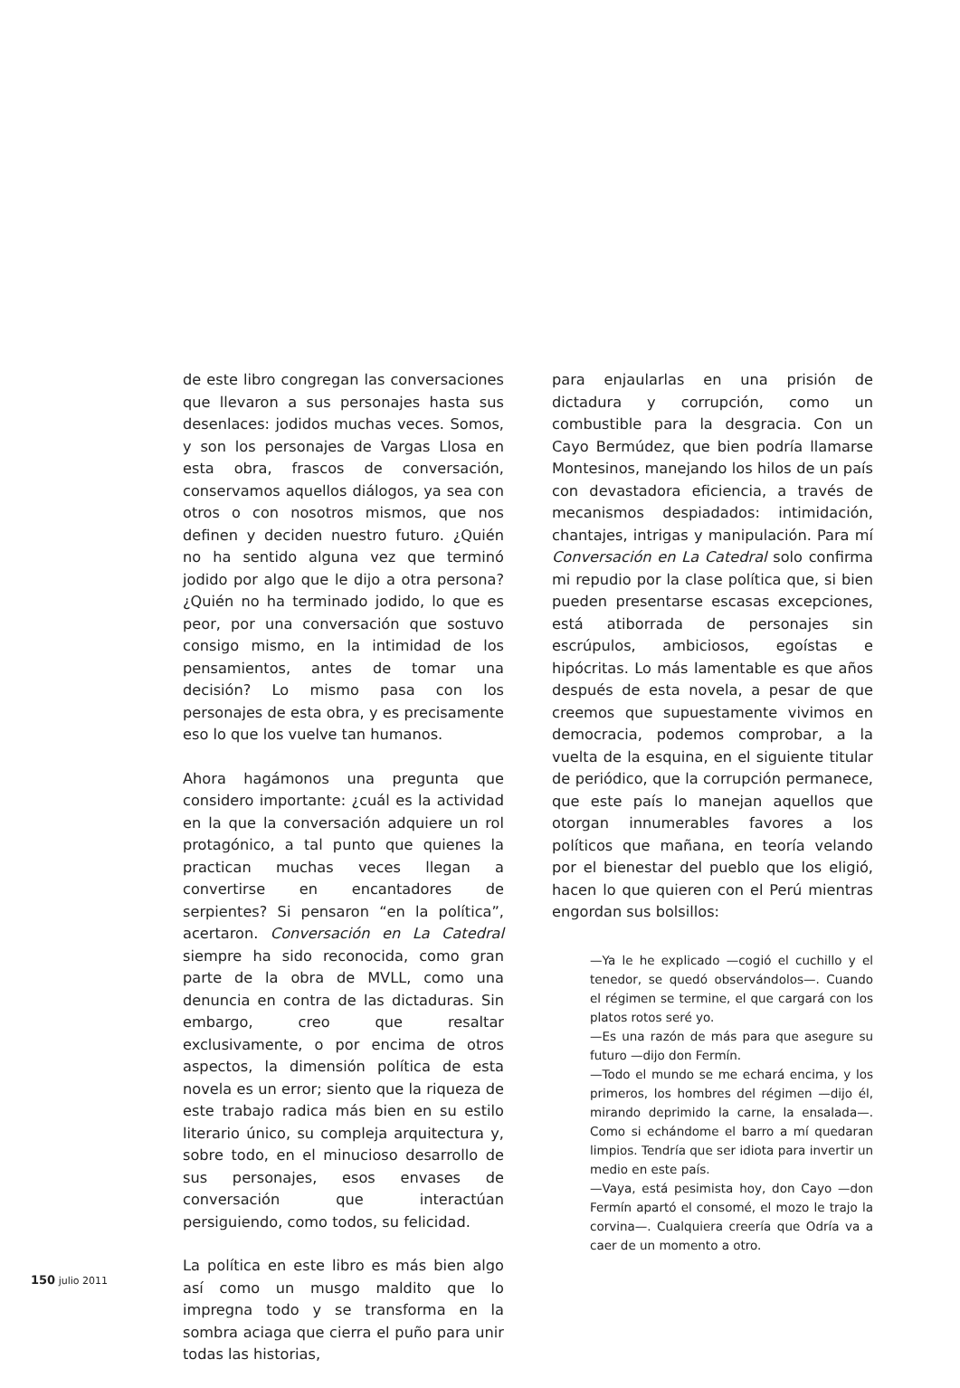de este libro congregan las conversaciones que llevaron a sus personajes hasta sus desenlaces: jodidos muchas veces. Somos, y son los personajes de Vargas Llosa en esta obra, frascos de conversación, conservamos aquellos diálogos, ya sea con otros o con nosotros mismos, que nos definen y deciden nuestro futuro. ¿Quién no ha sentido alguna vez que terminó jodido por algo que le dijo a otra persona? ¿Quién no ha terminado jodido, lo que es peor, por una conversación que sostuvo consigo mismo, en la intimidad de los pensamientos, antes de tomar una decisión? Lo mismo pasa con los personajes de esta obra, y es precisamente eso lo que los vuelve tan humanos.
Ahora hagámonos una pregunta que considero importante: ¿cuál es la actividad en la que la conversación adquiere un rol protagónico, a tal punto que quienes la practican muchas veces llegan a convertirse en encantadores de serpientes? Si pensaron “en la política”, acertaron. Conversación en La Catedral siempre ha sido reconocida, como gran parte de la obra de MVLL, como una denuncia en contra de las dictaduras. Sin embargo, creo que resaltar exclusivamente, o por encima de otros aspectos, la dimensión política de esta novela es un error; siento que la riqueza de este trabajo radica más bien en su estilo literario único, su compleja arquitectura y, sobre todo, en el minucioso desarrollo de sus personajes, esos envases de conversación que interactúan persiguiendo, como todos, su felicidad.
La política en este libro es más bien algo así como un musgo maldito que lo impregna todo y se transforma en la sombra aciaga que cierra el puño para unir todas las historias,
para enjaularlas en una prisión de dictadura y corrupción, como un combustible para la desgracia. Con un Cayo Bermúdez, que bien podría llamarse Montesinos, manejando los hilos de un país con devastadora eficiencia, a través de mecanismos despiadados: intimidación, chantajes, intrigas y manipulación. Para mí Conversación en La Catedral solo confirma mi repudio por la clase política que, si bien pueden presentarse escasas excepciones, está atiborrada de personajes sin escrúpulos, ambiciosos, egoístas e hipócritas. Lo más lamentable es que años después de esta novela, a pesar de que creemos que supuestamente vivimos en democracia, podemos comprobar, a la vuelta de la esquina, en el siguiente titular de periódico, que la corrupción permanece, que este país lo manejan aquellos que otorgan innumerables favores a los políticos que mañana, en teoría velando por el bienestar del pueblo que los eligió, hacen lo que quieren con el Perú mientras engordan sus bolsillos:
—Ya le he explicado —cogió el cuchillo y el tenedor, se quedó observándolos—. Cuando el régimen se termine, el que cargará con los platos rotos seré yo.
—Es una razón de más para que asegure su futuro —dijo don Fermín.
—Todo el mundo se me echará encima, y los primeros, los hombres del régimen —dijo él, mirando deprimido la carne, la ensalada—. Como si echándome el barro a mí quedaran limpios. Tendría que ser idiota para invertir un medio en este país.
—Vaya, está pesimista hoy, don Cayo —don Fermín apartó el consomé, el mozo le trajo la corvina—. Cualquiera creería que Odría va a caer de un momento a otro.
150 julio 2011